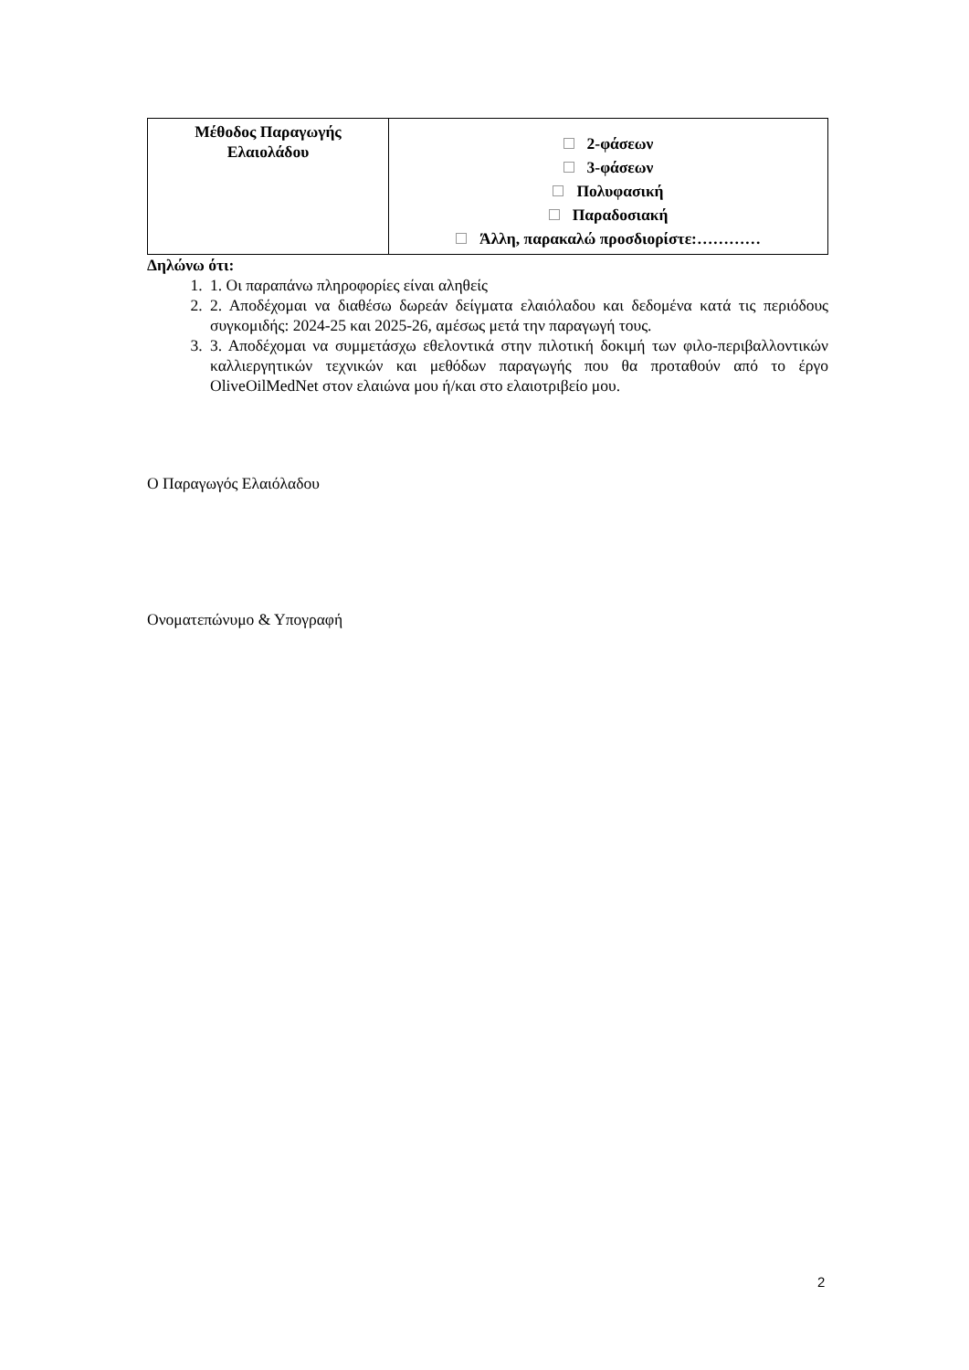| Μέθοδος Παραγωγής Ελαιολάδου | 2-φάσεων 3-φάσεων Πολυφασική Παραδοσιακή Άλλη, παρακαλώ προσδιορίστε:………… |
Δηλώνω ότι:
1. 1. Οι παραπάνω πληροφορίες είναι αληθείς
2. 2. Αποδέχομαι να διαθέσω δωρεάν δείγματα ελαιόλαδου και δεδομένα κατά τις περιόδους συγκομιδής: 2024-25 και 2025-26, αμέσως μετά την παραγωγή τους.
3. 3. Αποδέχομαι να συμμετάσχω εθελοντικά στην πιλοτική δοκιμή των φιλο-περιβαλλοντικών καλλιεργητικών τεχνικών και μεθόδων παραγωγής που θα προταθούν από το έργο OliveOilMedNet στον ελαιώνα μου ή/και στο ελαιοτριβείο μου.
Ο Παραγωγός Ελαιόλαδου
Ονοματεπώνυμο & Υπογραφή
2